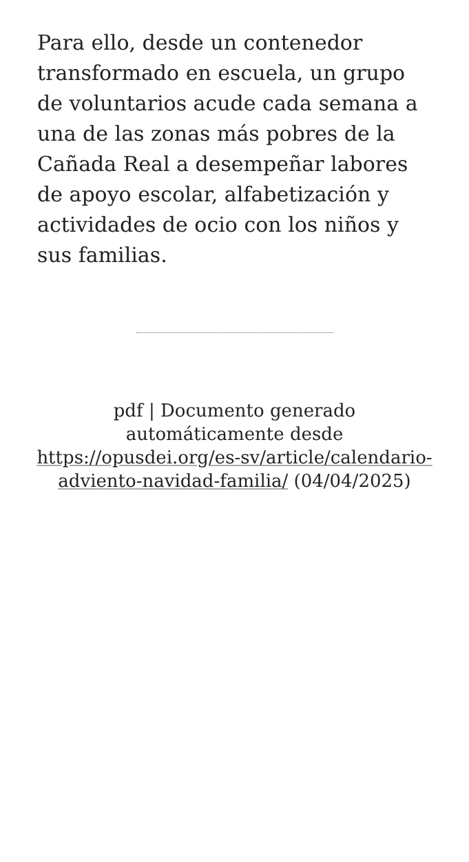Para ello, desde un contenedor transformado en escuela, un grupo de voluntarios acude cada semana a una de las zonas más pobres de la Cañada Real a desempeñar labores de apoyo escolar, alfabetización y actividades de ocio con los niños y sus familias.
pdf | Documento generado automáticamente desde https://opusdei.org/es-sv/article/calendario-adviento-navidad-familia/ (04/04/2025)